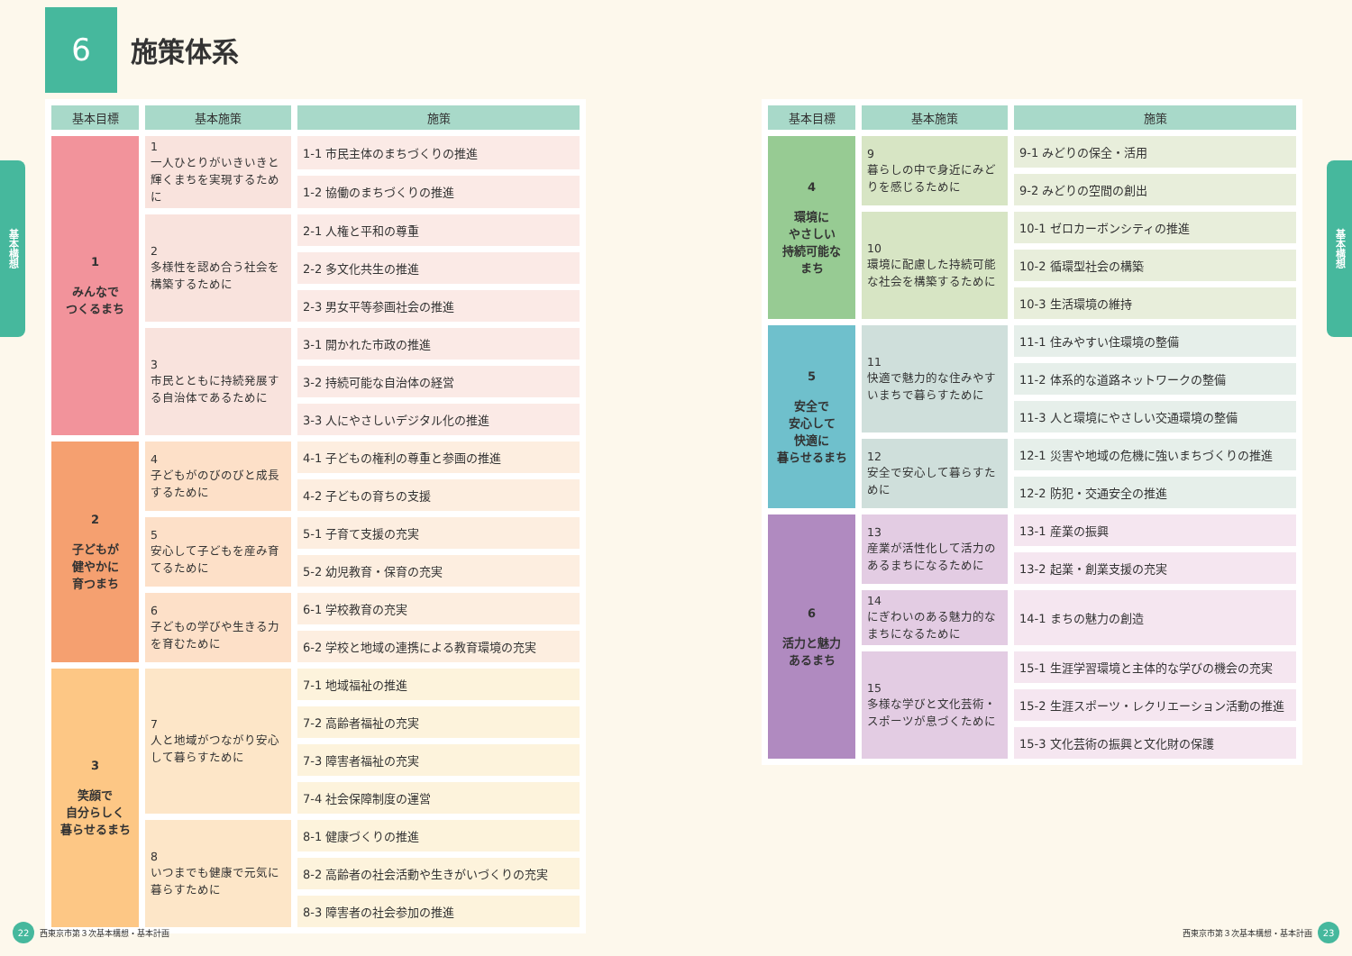基本構想
基本構想
6
施策体系
| 基本目標 | 基本施策 | 施策 |
| --- | --- | --- |
| 1 みんなで つくるまち | 1 一人ひとりがいきいきと輝くまちを実現するために | 1-1 市民主体のまちづくりの推進 |
| | | 1-2 協働のまちづくりの推進 |
| | 2 多様性を認め合う社会を構築するために | 2-1 人権と平和の尊重 |
| | | 2-2 多文化共生の推進 |
| | | 2-3 男女平等参画社会の推進 |
| | 3 市民とともに持続発展する自治体であるために | 3-1 開かれた市政の推進 |
| | | 3-2 持続可能な自治体の経営 |
| | | 3-3 人にやさしいデジタル化の推進 |
| 2 子どもが 健やかに 育つまち | 4 子どもがのびのびと成長するために | 4-1 子どもの権利の尊重と参画の推進 |
| | | 4-2 子どもの育ちの支援 |
| | 5 安心して子どもを産み育てるために | 5-1 子育て支援の充実 |
| | | 5-2 幼児教育・保育の充実 |
| | 6 子どもの学びや生きる力を育むために | 6-1 学校教育の充実 |
| | | 6-2 学校と地域の連携による教育環境の充実 |
| 3 笑顔で 自分らしく 暮らせるまち | 7 人と地域がつながり安心して暮らすために | 7-1 地域福祉の推進 |
| | | 7-2 高齢者福祉の充実 |
| | | 7-3 障害者福祉の充実 |
| | | 7-4 社会保障制度の運営 |
| | 8 いつまでも健康で元気に暮らすために | 8-1 健康づくりの推進 |
| | | 8-2 高齢者の社会活動や生きがいづくりの充実 |
| | | 8-3 障害者の社会参加の推進 |
22 西東京市第３次基本構想・基本計画
| 基本目標 | 基本施策 | 施策 |
| --- | --- | --- |
| 4 環境に やさしい 持続可能な まち | 9 暮らしの中で身近にみどりを感じるために | 9-1 みどりの保全・活用 |
| | | 9-2 みどりの空間の創出 |
| | 10 環境に配慮した持続可能な社会を構築するために | 10-1 ゼロカーボンシティの推進 |
| | | 10-2 循環型社会の構築 |
| | | 10-3 生活環境の維持 |
| 5 安全で 安心して 快適に 暮らせるまち | 11 快適で魅力的な住みやすいまちで暮らすために | 11-1 住みやすい住環境の整備 |
| | | 11-2 体系的な道路ネットワークの整備 |
| | | 11-3 人と環境にやさしい交通環境の整備 |
| | 12 安全で安心して暮らすために | 12-1 災害や地域の危機に強いまちづくりの推進 |
| | | 12-2 防犯・交通安全の推進 |
| 6 活力と魅力 あるまち | 13 産業が活性化して活力のあるまちになるために | 13-1 産業の振興 |
| | | 13-2 起業・創業支援の充実 |
| | 14 にぎわいのある魅力的なまちになるために | 14-1 まちの魅力の創造 |
| | 15 多様な学びと文化芸術・スポーツが息づくために | 15-1 生涯学習環境と主体的な学びの機会の充実 |
| | | 15-2 生涯スポーツ・レクリエーション活動の推進 |
| | | 15-3 文化芸術の振興と文化財の保護 |
西東京市第３次基本構想・基本計画 23